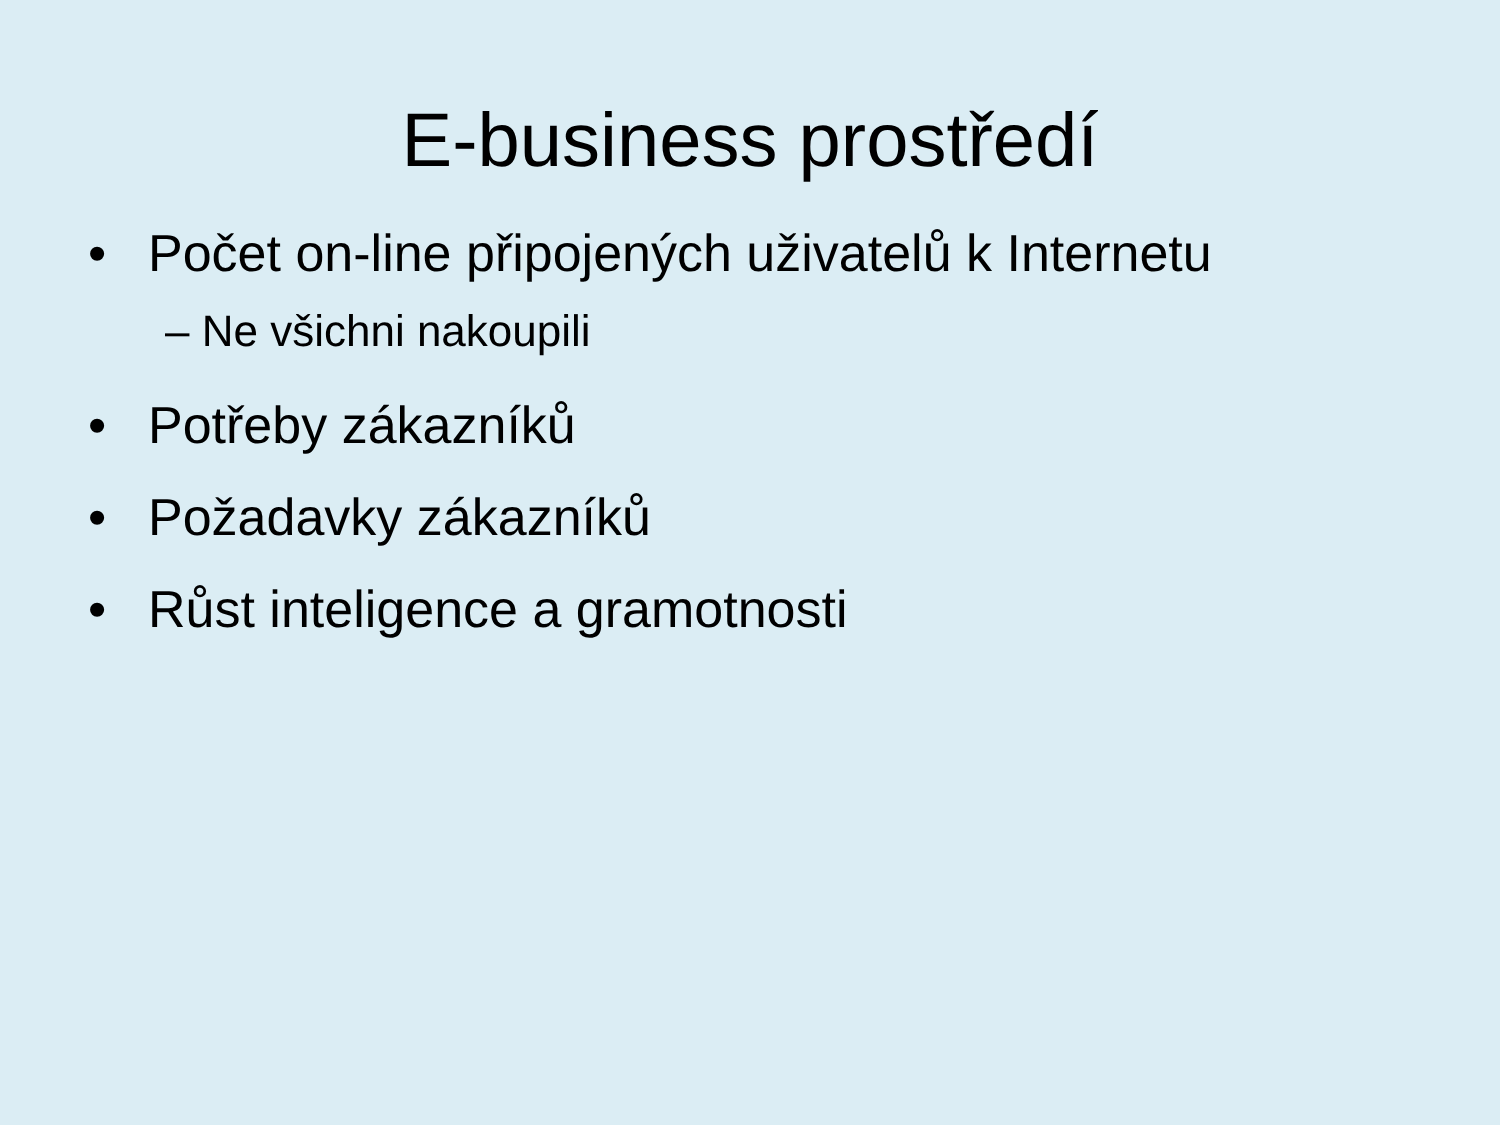E-business prostředí
• Počet on-line připojených uživatelů k Internetu
– Ne všichni nakoupili
• Potřeby zákazníků
• Požadavky zákazníků
• Růst inteligence a gramotnosti